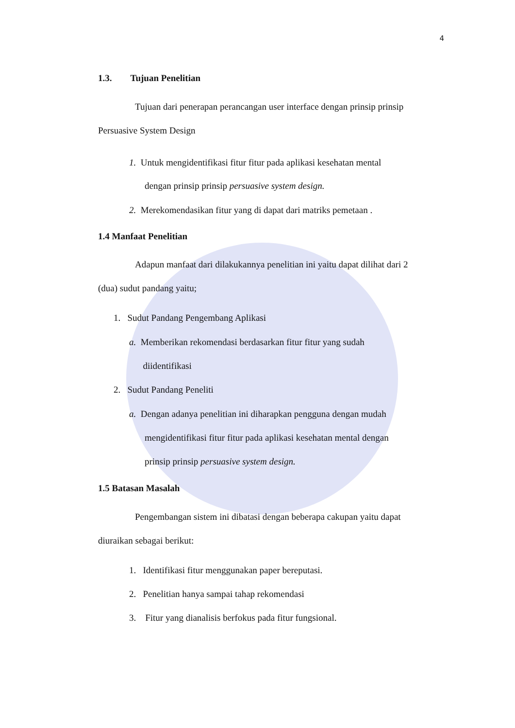4
1.3. Tujuan Penelitian
Tujuan dari penerapan perancangan user interface dengan prinsip prinsip
Persuasive System Design
1. Untuk mengidentifikasi fitur fitur pada aplikasi kesehatan mental
dengan prinsip prinsip persuasive system design.
2. Merekomendasikan fitur yang di dapat dari matriks pemetaan .
1.4 Manfaat Penelitian
Adapun manfaat dari dilakukannya penelitian ini yaitu dapat dilihat dari 2
(dua) sudut pandang yaitu;
1. Sudut Pandang Pengembang Aplikasi
a. Memberikan rekomendasi berdasarkan fitur fitur yang sudah
diidentifikasi
2. Sudut Pandang Peneliti
a. Dengan adanya penelitian ini diharapkan pengguna dengan mudah
mengidentifikasi fitur fitur pada aplikasi kesehatan mental dengan
prinsip prinsip persuasive system design.
1.5 Batasan Masalah
Pengembangan sistem ini dibatasi dengan beberapa cakupan yaitu dapat
diuraikan sebagai berikut:
1. Identifikasi fitur menggunakan paper bereputasi.
2. Penelitian hanya sampai tahap rekomendasi
3. Fitur yang dianalisis berfokus pada fitur fungsional.